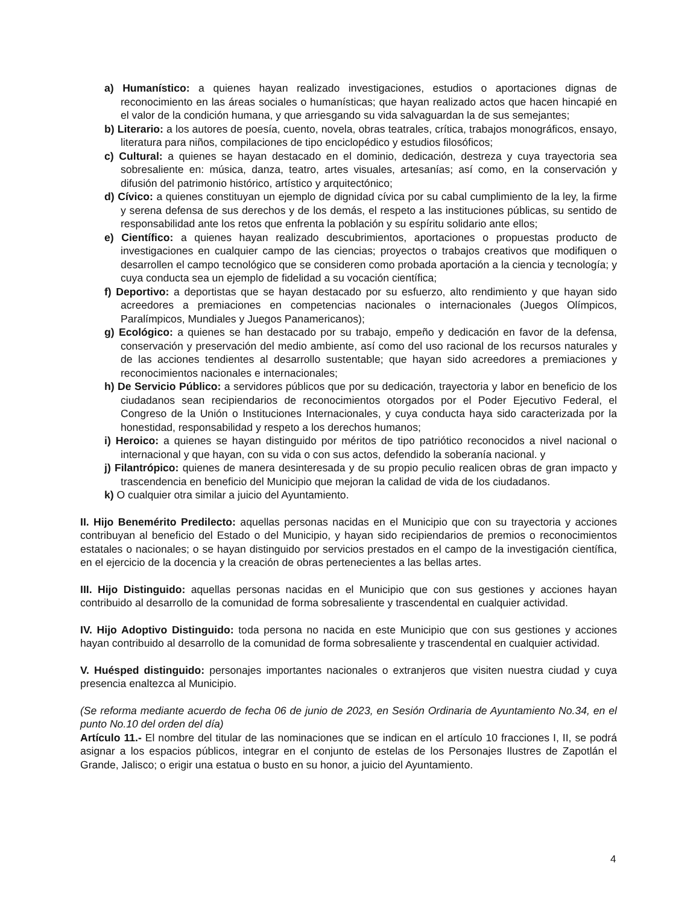a) Humanístico: a quienes hayan realizado investigaciones, estudios o aportaciones dignas de reconocimiento en las áreas sociales o humanísticas; que hayan realizado actos que hacen hincapié en el valor de la condición humana, y que arriesgando su vida salvaguardan la de sus semejantes;
b) Literario: a los autores de poesía, cuento, novela, obras teatrales, crítica, trabajos monográficos, ensayo, literatura para niños, compilaciones de tipo enciclopédico y estudios filosóficos;
c) Cultural: a quienes se hayan destacado en el dominio, dedicación, destreza y cuya trayectoria sea sobresaliente en: música, danza, teatro, artes visuales, artesanías; así como, en la conservación y difusión del patrimonio histórico, artístico y arquitectónico;
d) Cívico: a quienes constituyan un ejemplo de dignidad cívica por su cabal cumplimiento de la ley, la firme y serena defensa de sus derechos y de los demás, el respeto a las instituciones públicas, su sentido de responsabilidad ante los retos que enfrenta la población y su espíritu solidario ante ellos;
e) Científico: a quienes hayan realizado descubrimientos, aportaciones o propuestas producto de investigaciones en cualquier campo de las ciencias; proyectos o trabajos creativos que modifiquen o desarrollen el campo tecnológico que se consideren como probada aportación a la ciencia y tecnología; y cuya conducta sea un ejemplo de fidelidad a su vocación científica;
f) Deportivo: a deportistas que se hayan destacado por su esfuerzo, alto rendimiento y que hayan sido acreedores a premiaciones en competencias nacionales o internacionales (Juegos Olímpicos, Paralímpicos, Mundiales y Juegos Panamericanos);
g) Ecológico: a quienes se han destacado por su trabajo, empeño y dedicación en favor de la defensa, conservación y preservación del medio ambiente, así como del uso racional de los recursos naturales y de las acciones tendientes al desarrollo sustentable; que hayan sido acreedores a premiaciones y reconocimientos nacionales e internacionales;
h) De Servicio Público: a servidores públicos que por su dedicación, trayectoria y labor en beneficio de los ciudadanos sean recipiendarios de reconocimientos otorgados por el Poder Ejecutivo Federal, el Congreso de la Unión o Instituciones Internacionales, y cuya conducta haya sido caracterizada por la honestidad, responsabilidad y respeto a los derechos humanos;
i) Heroico: a quienes se hayan distinguido por méritos de tipo patriótico reconocidos a nivel nacional o internacional y que hayan, con su vida o con sus actos, defendido la soberanía nacional. y
j) Filantrópico: quienes de manera desinteresada y de su propio peculio realicen obras de gran impacto y trascendencia en beneficio del Municipio que mejoran la calidad de vida de los ciudadanos.
k) O cualquier otra similar a juicio del Ayuntamiento.
II. Hijo Benemérito Predilecto: aquellas personas nacidas en el Municipio que con su trayectoria y acciones contribuyan al beneficio del Estado o del Municipio, y hayan sido recipiendarios de premios o reconocimientos estatales o nacionales; o se hayan distinguido por servicios prestados en el campo de la investigación científica, en el ejercicio de la docencia y la creación de obras pertenecientes a las bellas artes.
III. Hijo Distinguido: aquellas personas nacidas en el Municipio que con sus gestiones y acciones hayan contribuido al desarrollo de la comunidad de forma sobresaliente y trascendental en cualquier actividad.
IV. Hijo Adoptivo Distinguido: toda persona no nacida en este Municipio que con sus gestiones y acciones hayan contribuido al desarrollo de la comunidad de forma sobresaliente y trascendental en cualquier actividad.
V. Huésped distinguido: personajes importantes nacionales o extranjeros que visiten nuestra ciudad y cuya presencia enaltezca al Municipio.
(Se reforma mediante acuerdo de fecha 06 de junio de 2023, en Sesión Ordinaria de Ayuntamiento No.34, en el punto No.10 del orden del día)
Artículo 11.- El nombre del titular de las nominaciones que se indican en el artículo 10 fracciones I, II, se podrá asignar a los espacios públicos, integrar en el conjunto de estelas de los Personajes Ilustres de Zapotlán el Grande, Jalisco; o erigir una estatua o busto en su honor, a juicio del Ayuntamiento.
4